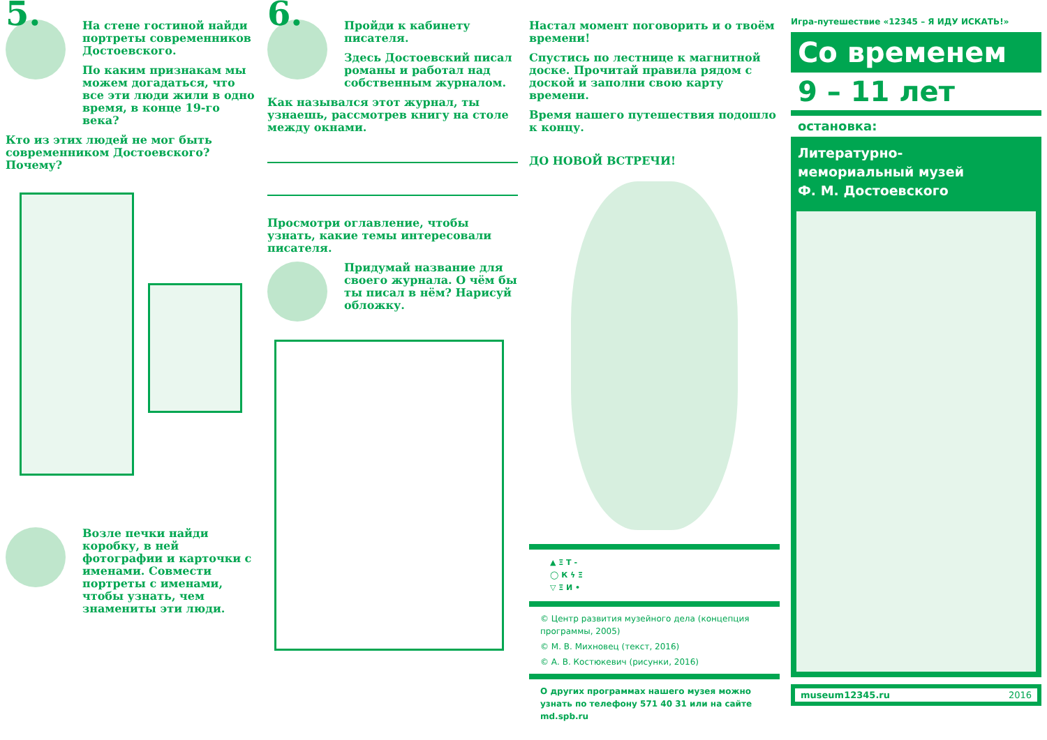5.
На стене гостиной найди портреты современников Достоевского.
По каким признакам мы можем догадаться, что все эти люди жили в одно время, в конце 19-го века?
Кто из этих людей не мог быть современником Достоевского? Почему?
Возле печки найди коробку, в ней фотографии и карточки с именами. Совмести портреты с именами, чтобы узнать, чем знамениты эти люди.
6.
Пройди к кабинету писателя.
Здесь Достоевский писал романы и работал над собственным журналом.
Как назывался этот журнал, ты узнаешь, рассмотрев книгу на столе между окнами.
Просмотри оглавление, чтобы узнать, какие темы интересовали писателя.
Придумай название для своего журнала. О чём бы ты писал в нём? Нарисуй обложку.
Настал момент поговорить и о твоём времени!
Спустись по лестнице к магнитной доске. Прочитай правила рядом с доской и заполни свою карту времени.
Время нашего путешествия подошло к концу.
ДО НОВОЙ ВСТРЕЧИ!
▲ Ξ Т -
◯ К ϟ Ξ
▽ Ξ И •
© Центр развития музейного дела (концепция программы, 2005)
© М. В. Михновец (текст, 2016)
© А. В. Костюкевич (рисунки, 2016)
О других программах нашего музея можно узнать по телефону 571 40 31 или на сайте md.spb.ru
Игра-путешествие «12345 – Я ИДУ ИСКАТЬ!»
Со временем
9 – 11 лет
остановка:
Литературно-
мемориальный музей
Ф. М. Достоевского
museum12345.ru 2016